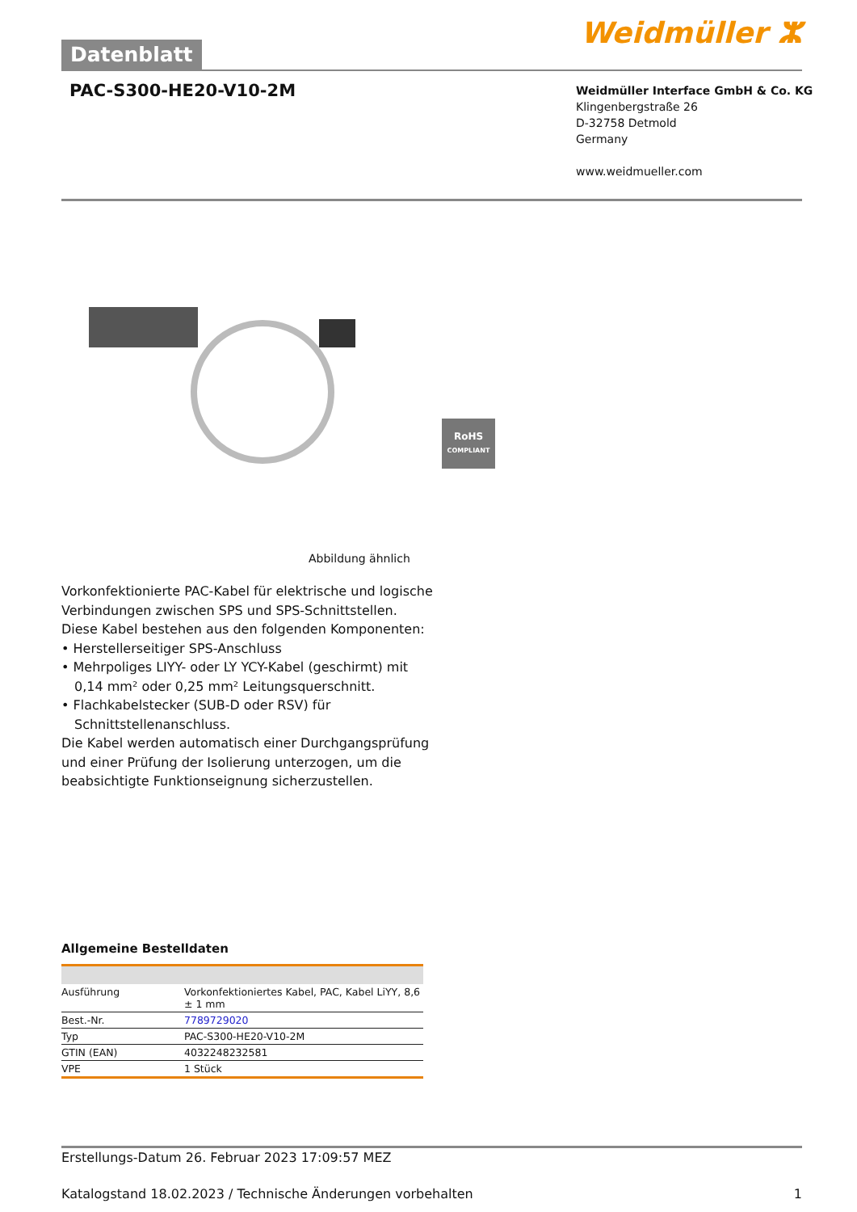Datenblatt
Weidmüller ⵣ
PAC-S300-HE20-V10-2M
Weidmüller Interface GmbH & Co. KG
Klingenbergstraße 26
D-32758 Detmold
Germany
www.weidmueller.com
RoHS
COMPLIANT
Abbildung ähnlich
Vorkonfektionierte PAC-Kabel für elektrische und logische Verbindungen zwischen SPS und SPS-Schnittstellen.
Diese Kabel bestehen aus den folgenden Komponenten:
• Herstellerseitiger SPS-Anschluss
• Mehrpoliges LIYY- oder LY YCY-Kabel (geschirmt) mit 0,14 mm² oder 0,25 mm² Leitungsquerschnitt.
• Flachkabelstecker (SUB-D oder RSV) für Schnittstellenanschluss.
Die Kabel werden automatisch einer Durchgangsprüfung und einer Prüfung der Isolierung unterzogen, um die beabsichtigte Funktionseignung sicherzustellen.
Allgemeine Bestelldaten
| Ausführung | Vorkonfektioniertes Kabel, PAC, Kabel LiYY, 8,6 ± 1 mm |
| Best.-Nr. | 7789729020 |
| Typ | PAC-S300-HE20-V10-2M |
| GTIN (EAN) | 4032248232581 |
| VPE | 1 Stück |
Erstellungs-Datum 26. Februar 2023 17:09:57 MEZ
Katalogstand 18.02.2023 / Technische Änderungen vorbehalten 1